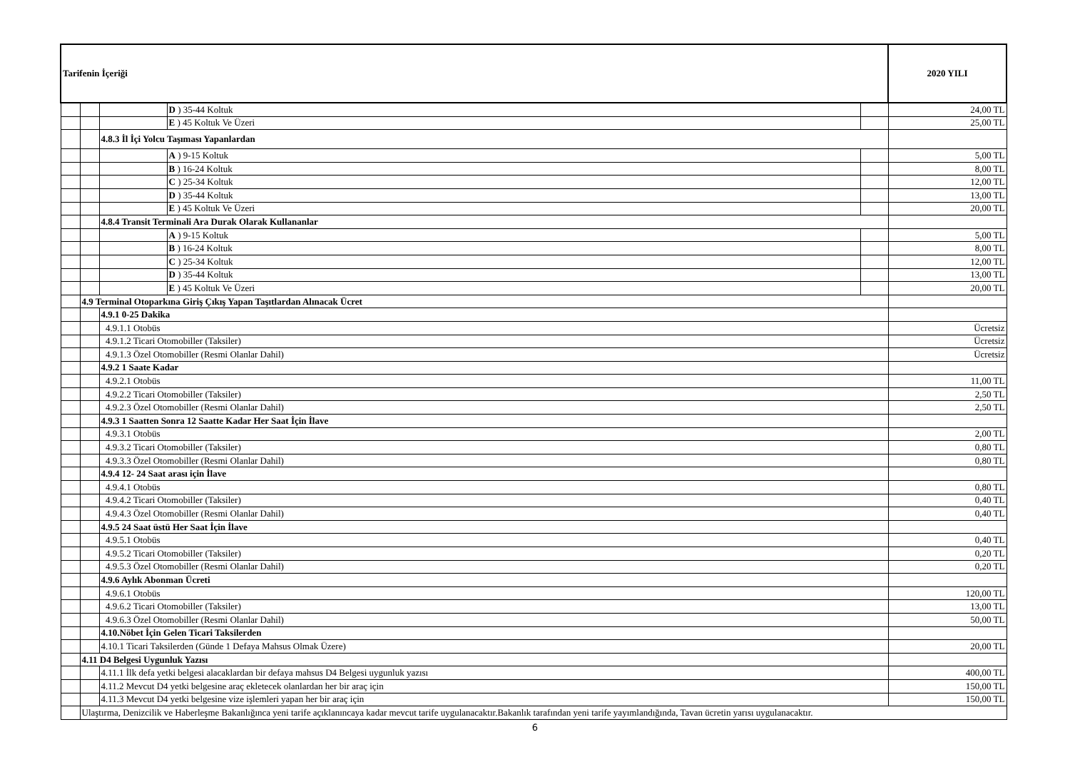| Tarifenin İçeriği | | | | | 2020 YILI |
| --- | --- | --- | --- | --- | --- |
| | | | D ) 35-44 Koltuk | | 24,00 TL |
| | | | E ) 45 Koltuk Ve Üzeri | | 25,00 TL |
| | | 4.8.3 İl İçi Yolcu Taşıması Yapanlardan | | | |
| | | | A ) 9-15 Koltuk | | 5,00 TL |
| | | | B ) 16-24 Koltuk | | 8,00 TL |
| | | | C ) 25-34 Koltuk | | 12,00 TL |
| | | | D ) 35-44 Koltuk | | 13,00 TL |
| | | | E ) 45 Koltuk Ve Üzeri | | 20,00 TL |
| | | 4.8.4 Transit Terminali Ara Durak Olarak Kullananlar | | | |
| | | | A ) 9-15 Koltuk | | 5,00 TL |
| | | | B ) 16-24 Koltuk | | 8,00 TL |
| | | | C ) 25-34 Koltuk | | 12,00 TL |
| | | | D ) 35-44 Koltuk | | 13,00 TL |
| | | | E ) 45 Koltuk Ve Üzeri | | 20,00 TL |
| | 4.9 Terminal Otoparkına Giriş Çıkış Yapan Taşıtlardan Alınacak Ücret | | | | |
| | | 4.9.1 0-25 Dakika | | | |
| | | 4.9.1.1 Otobüs | | | Ücretsiz |
| | | 4.9.1.2 Ticari Otomobiller (Taksiler) | | | Ücretsiz |
| | | 4.9.1.3 Özel Otomobiller (Resmi Olanlar Dahil) | | | Ücretsiz |
| | | 4.9.2 1 Saate Kadar | | | |
| | | 4.9.2.1 Otobüs | | | 11,00 TL |
| | | 4.9.2.2 Ticari Otomobiller (Taksiler) | | | 2,50 TL |
| | | 4.9.2.3 Özel Otomobiller (Resmi Olanlar Dahil) | | | 2,50 TL |
| | | 4.9.3 1 Saatten Sonra 12 Saatte Kadar Her Saat İçin İlave | | | |
| | | 4.9.3.1 Otobüs | | | 2,00 TL |
| | | 4.9.3.2 Ticari Otomobiller (Taksiler) | | | 0,80 TL |
| | | 4.9.3.3 Özel Otomobiller (Resmi Olanlar Dahil) | | | 0,80 TL |
| | | 4.9.4 12- 24 Saat arası için İlave | | | |
| | | 4.9.4.1 Otobüs | | | 0,80 TL |
| | | 4.9.4.2 Ticari Otomobiller (Taksiler) | | | 0,40 TL |
| | | 4.9.4.3 Özel Otomobiller (Resmi Olanlar Dahil) | | | 0,40 TL |
| | | 4.9.5 24 Saat üstü Her Saat İçin İlave | | | |
| | | 4.9.5.1 Otobüs | | | 0,40 TL |
| | | 4.9.5.2 Ticari Otomobiller (Taksiler) | | | 0,20 TL |
| | | 4.9.5.3 Özel Otomobiller (Resmi Olanlar Dahil) | | | 0,20 TL |
| | | 4.9.6 Aylık Abonman Ücreti | | | |
| | | 4.9.6.1 Otobüs | | | 120,00 TL |
| | | 4.9.6.2 Ticari Otomobiller (Taksiler) | | | 13,00 TL |
| | | 4.9.6.3 Özel Otomobiller (Resmi Olanlar Dahil) | | | 50,00 TL |
| | | 4.10.Nöbet İçin Gelen Ticari Taksilerden | | | |
| | | 4.10.1 Ticari Taksilerden (Günde 1 Defaya Mahsus Olmak Üzere) | | | 20,00 TL |
| | 4.11 D4 Belgesi Uygunluk Yazısı | | | | |
| | | 4.11.1 İlk defa yetki belgesi alacaklardan bir defaya mahsus D4 Belgesi uygunluk yazısı | | | 400,00 TL |
| | | 4.11.2 Mevcut D4 yetki belgesine araç ekletecek olanlardan her bir araç için | | | 150,00 TL |
| | | 4.11.3 Mevcut D4 yetki belgesine vize işlemleri yapan her bir araç için | | | 150,00 TL |
| | Ulaştırma, Denizcilik ve Haberleşme Bakanlığınca yeni tarife açıklanıncaya kadar mevcut tarife uygulanacaktır.Bakanlık tarafından yeni tarife yayımlandığında, Tavan ücretin yarısı uygulanacaktır. | | | | |
6